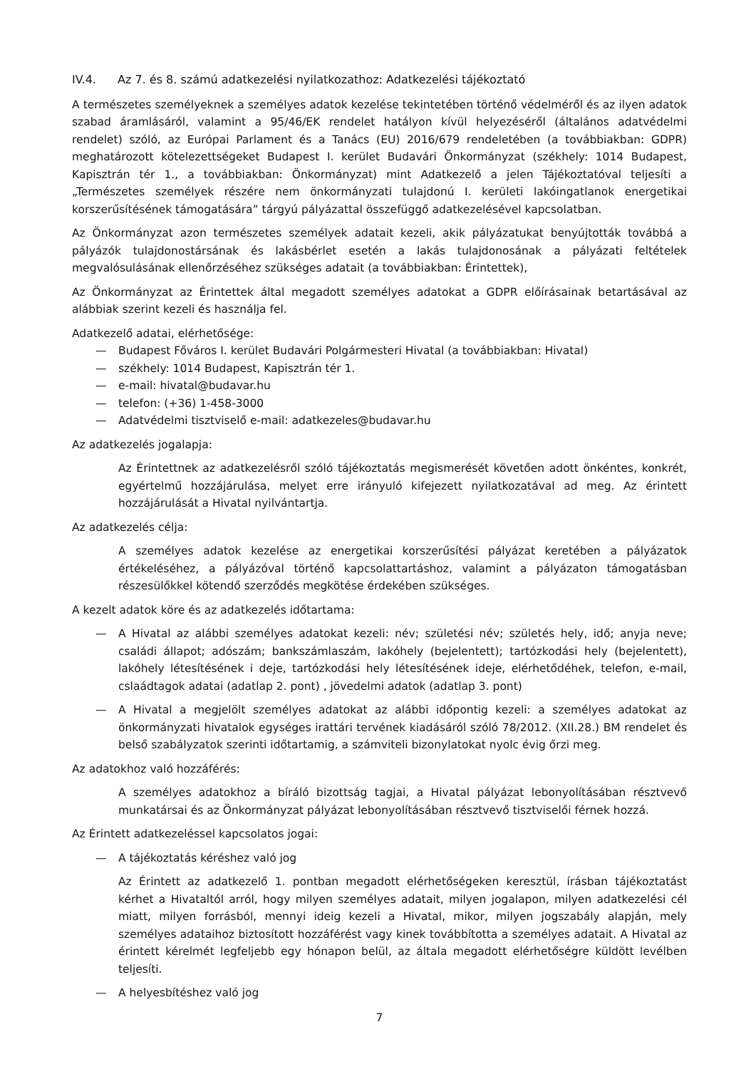IV.4. Az 7. és 8. számú adatkezelési nyilatkozathoz: Adatkezelési tájékoztató
A természetes személyeknek a személyes adatok kezelése tekintetében történő védelméről és az ilyen adatok szabad áramlásáról, valamint a 95/46/EK rendelet hatályon kívül helyezéséről (általános adatvédelmi rendelet) szóló, az Európai Parlament és a Tanács (EU) 2016/679 rendeletében (a továbbiakban: GDPR) meghatározott kötelezettségeket Budapest I. kerület Budavári Önkormányzat (székhely: 1014 Budapest, Kapisztrán tér 1., a továbbiakban: Önkormányzat) mint Adatkezelő a jelen Tájékoztatóval teljesíti a „Természetes személyek részére nem önkormányzati tulajdonú I. kerületi lakóingatlanok energetikai korszerűsítésének támogatására” tárgyú pályázattal összefüggő adatkezelésével kapcsolatban.
Az Önkormányzat azon természetes személyek adatait kezeli, akik pályázatukat benyújtották továbbá a pályázók tulajdonostársának és lakásbérlet esetén a lakás tulajdonosának a pályázati feltételek megvalósulásának ellenőrzéséhez szükséges adatait (a továbbiakban: Érintettek),
Az Önkormányzat az Érintettek által megadott személyes adatokat a GDPR előírásainak betartásával az alábbiak szerint kezeli és használja fel.
Adatkezelő adatai, elérhetősége:
— Budapest Főváros I. kerület Budavári Polgármesteri Hivatal (a továbbiakban: Hivatal)
— székhely: 1014 Budapest, Kapisztrán tér 1.
— e-mail: hivatal@budavar.hu
— telefon: (+36) 1-458-3000
— Adatvédelmi tisztviselő e-mail: adatkezeles@budavar.hu
Az adatkezelés jogalapja:
Az Érintettnek az adatkezelésről szóló tájékoztatás megismerését követően adott önkéntes, konkrét, egyértelmű hozzájárulása, melyet erre irányuló kifejezett nyilatkozatával ad meg. Az érintett hozzájárulását a Hivatal nyilvántartja.
Az adatkezelés célja:
A személyes adatok kezelése az energetikai korszerűsítési pályázat keretében a pályázatok értékeléséhez, a pályázóval történő kapcsolattartáshoz, valamint a pályázaton támogatásban részesülőkkel kötendő szerződés megkötése érdekében szükséges.
A kezelt adatok köre és az adatkezelés időtartama:
— A Hivatal az alábbi személyes adatokat kezeli: név; születési név; születés hely, idő; anyja neve; családi állapot; adószám; bankszámlaszám, lakóhely (bejelentett); tartózkodási hely (bejelentett), lakóhely létesítésének i deje, tartózkodási hely létesítésének ideje, elérhetődéhek, telefon, e-mail, cslaádtagok adatai (adatlap 2. pont) , jövedelmi adatok (adatlap 3. pont)
— A Hivatal a megjelölt személyes adatokat az alábbi időpontig kezeli: a személyes adatokat az önkormányzati hivatalok egységes irattári tervének kiadásáról szóló 78/2012. (XII.28.) BM rendelet és belső szabályzatok szerinti időtartamig, a számviteli bizonylatokat nyolc évig őrzi meg.
Az adatokhoz való hozzáférés:
A személyes adatokhoz a bíráló bizottság tagjai, a Hivatal pályázat lebonyolításában résztvevő munkatársai és az Önkormányzat pályázat lebonyolításában résztvevő tisztviselői férnek hozzá.
Az Érintett adatkezeléssel kapcsolatos jogai:
— A tájékoztatás kéréshez való jog
Az Érintett az adatkezelő 1. pontban megadott elérhetőségeken keresztül, írásban tájékoztatást kérhet a Hivataltól arról, hogy milyen személyes adatait, milyen jogalapon, milyen adatkezelési cél miatt, milyen forrásból, mennyi ideig kezeli a Hivatal, mikor, milyen jogszabály alapján, mely személyes adataihoz biztosított hozzáférést vagy kinek továbbította a személyes adatait. A Hivatal az érintett kérelmét legfeljebb egy hónapon belül, az általa megadott elérhetőségre küldött levélben teljesíti.
— A helyesbítéshez való jog
7